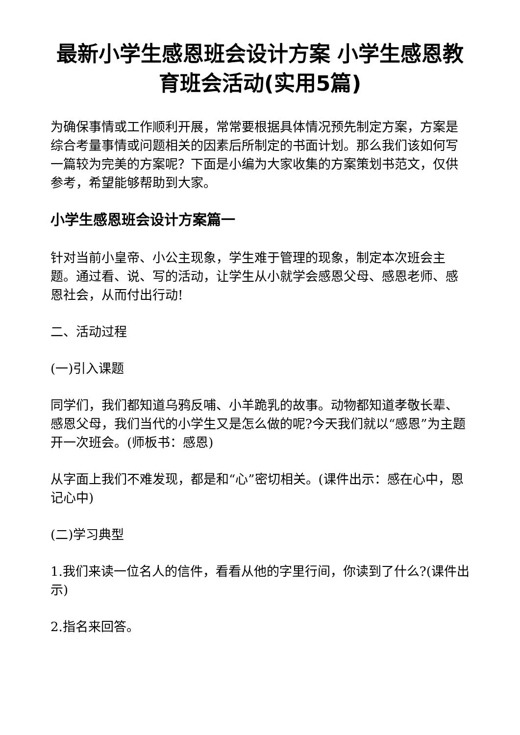最新小学生感恩班会设计方案 小学生感恩教育班会活动(实用5篇)
为确保事情或工作顺利开展，常常要根据具体情况预先制定方案，方案是综合考量事情或问题相关的因素后所制定的书面计划。那么我们该如何写一篇较为完美的方案呢？下面是小编为大家收集的方案策划书范文，仅供参考，希望能够帮助到大家。
小学生感恩班会设计方案篇一
针对当前小皇帝、小公主现象，学生难于管理的现象，制定本次班会主题。通过看、说、写的活动，让学生从小就学会感恩父母、感恩老师、感恩社会，从而付出行动!
二、活动过程
(一)引入课题
同学们，我们都知道乌鸦反哺、小羊跪乳的故事。动物都知道孝敬长辈、感恩父母，我们当代的小学生又是怎么做的呢?今天我们就以“感恩”为主题开一次班会。(师板书：感恩)
从字面上我们不难发现，都是和“心”密切相关。(课件出示：感在心中，恩记心中)
(二)学习典型
1.我们来读一位名人的信件，看看从他的字里行间，你读到了什么?(课件出示)
2.指名来回答。